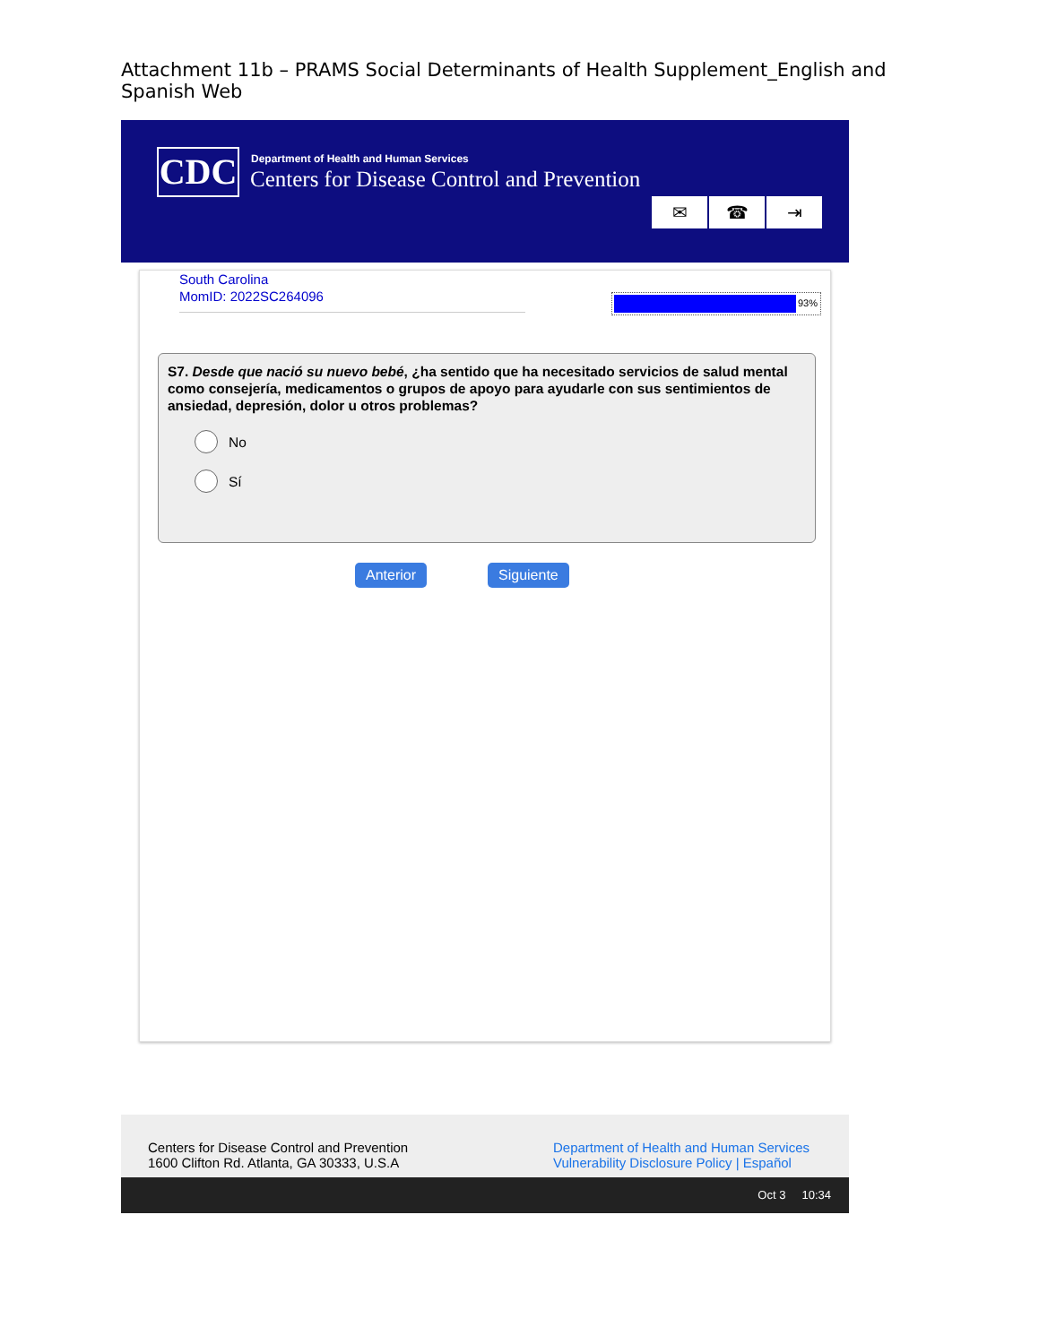Attachment 11b – PRAMS Social Determinants of Health Supplement_English and Spanish Web
CDC
Department of Health and Human Services
Centers for Disease Control and Prevention
✉ ☎ ⇥
South Carolina
MomID: 2022SC264096
93%
S7. Desde que nació su nuevo bebé, ¿ha sentido que ha necesitado servicios de salud mental como consejería, medicamentos o grupos de apoyo para ayudarle con sus sentimientos de ansiedad, depresión, dolor u otros problemas?
No
Sí
Anterior Siguiente
Centers for Disease Control and Prevention
1600 Clifton Rd. Atlanta, GA 30333, U.S.A
Department of Health and Human Services
Vulnerability Disclosure Policy | Español
Oct 3 10:34